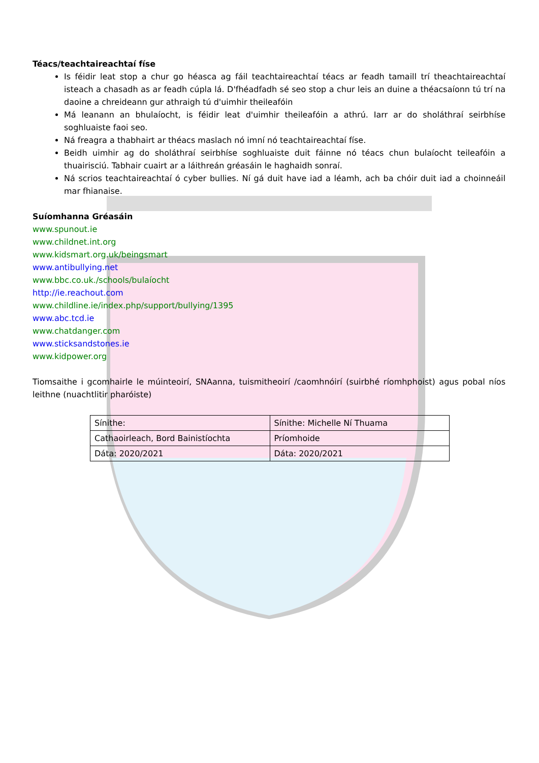Téacs/teachtaireachtaí físe
Is féidir leat stop a chur go héasca ag fáil teachtaireachtaí téacs ar feadh tamaill trí theachtaireachtaí isteach a chasadh as ar feadh cúpla lá. D'fhéadfadh sé seo stop a chur leis an duine a théacsaíonn tú trí na daoine a chreideann gur athraigh tú d'uimhir theileafóin
Má leanann an bhulaíocht, is féidir leat d'uimhir theileafóin a athrú. Iarr ar do sholáthraí seirbhíse soghluaiste faoi seo.
Ná freagra a thabhairt ar théacs maslach nó imní nó teachtaireachtaí físe.
Beidh uimhir ag do sholáthraí seirbhíse soghluaiste duit fáinne nó téacs chun bulaíocht teileafóin a thuairisciú. Tabhair cuairt ar a láithreán gréasáin le haghaidh sonraí.
Ná scrios teachtaireachtaí ó cyber bullies. Ní gá duit have iad a léamh, ach ba chóir duit iad a choinneáil mar fhianaise.
Suíomhanna Gréasáin
www.spunout.ie
www.childnet.int.org
www.kidsmart.org.uk/beingsmart
www.antibullying.net
www.bbc.co.uk./schools/bulaíocht
http://ie.reachout.com
www.childline.ie/index.php/support/bullying/1395
www.abc.tcd.ie
www.chatdanger.com
www.sticksandstones.ie
www.kidpower.org
Tiomsaithe i gcomhairle le múinteoirí, SNAanna, tuismitheoirí /caomhnóirí (suirbhé ríomhphoist) agus pobal níos leithne (nuachtlitir pharóiste)
| Sínithe: | Sínithe: Michelle Ní Thuama |
| Cathaoirleach, Bord Bainistíochta | Príomhoide |
| Dáta: 2020/2021 | Dáta: 2020/2021 |